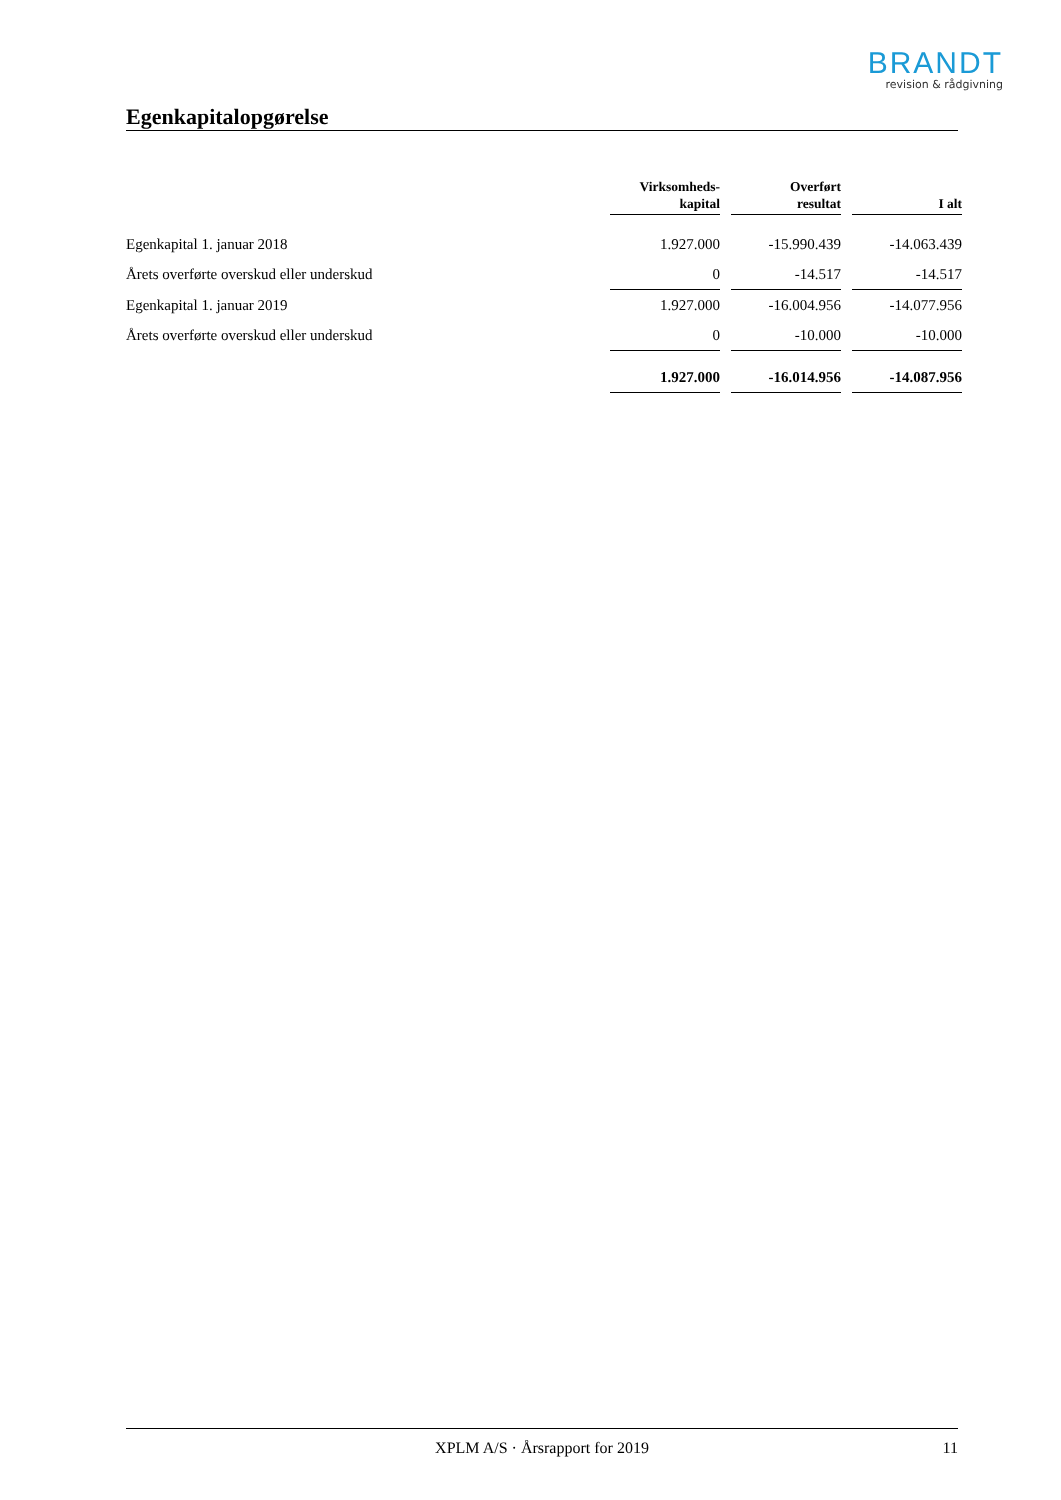BRANDT
revision & rådgivning
Egenkapitalopgørelse
| | Virksomheds- kapital | | Overført resultat | | I alt |
| --- | --- | --- | --- | --- | --- |
| Egenkapital 1. januar 2018 | 1.927.000 | | -15.990.439 | | -14.063.439 |
| Årets overførte overskud eller underskud | 0 | | -14.517 | | -14.517 |
| Egenkapital 1. januar 2019 | 1.927.000 | | -16.004.956 | | -14.077.956 |
| Årets overførte overskud eller underskud | 0 | | -10.000 | | -10.000 |
| | 1.927.000 | | -16.014.956 | | -14.087.956 |
XPLM A/S · Årsrapport for 2019
11